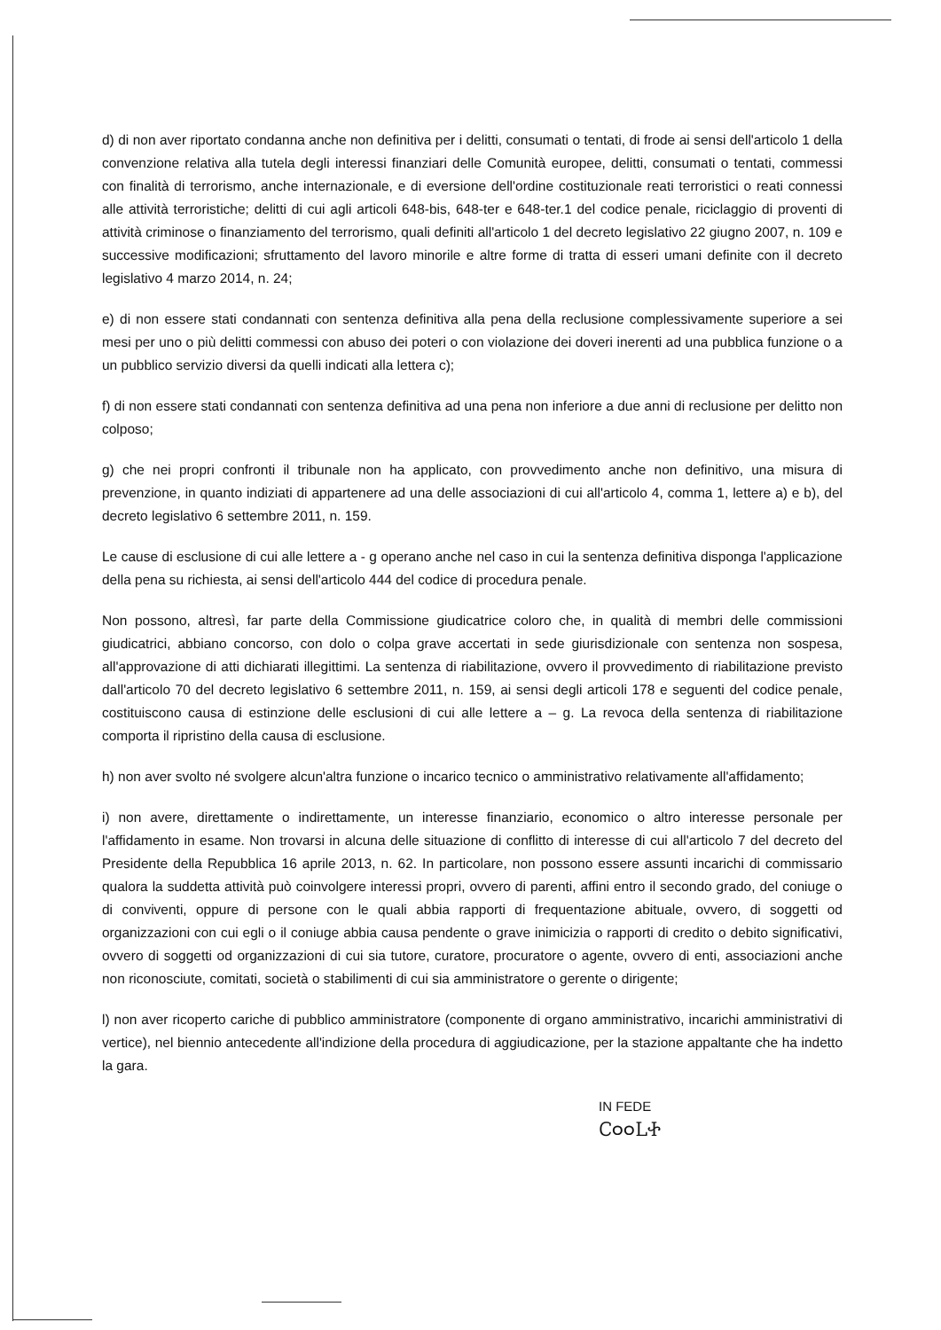d) di non aver riportato condanna anche non definitiva per i delitti, consumati o tentati, di frode ai sensi dell'articolo 1 della convenzione relativa alla tutela degli interessi finanziari delle Comunità europee, delitti, consumati o tentati, commessi con finalità di terrorismo, anche internazionale, e di eversione dell'ordine costituzionale reati terroristici o reati connessi alle attività terroristiche; delitti di cui agli articoli 648-bis, 648-ter e 648-ter.1 del codice penale, riciclaggio di proventi di attività criminose o finanziamento del terrorismo, quali definiti all'articolo 1 del decreto legislativo 22 giugno 2007, n. 109 e successive modificazioni; sfruttamento del lavoro minorile e altre forme di tratta di esseri umani definite con il decreto legislativo 4 marzo 2014, n. 24;
e) di non essere stati condannati con sentenza definitiva alla pena della reclusione complessivamente superiore a sei mesi per uno o più delitti commessi con abuso dei poteri o con violazione dei doveri inerenti ad una pubblica funzione o a un pubblico servizio diversi da quelli indicati alla lettera c);
f) di non essere stati condannati con sentenza definitiva ad una pena non inferiore a due anni di reclusione per delitto non colposo;
g) che nei propri confronti il tribunale non ha applicato, con provvedimento anche non definitivo, una misura di prevenzione, in quanto indiziati di appartenere ad una delle associazioni di cui all'articolo 4, comma 1, lettere a) e b), del decreto legislativo 6 settembre 2011, n. 159.
Le cause di esclusione di cui alle lettere a - g operano anche nel caso in cui la sentenza definitiva disponga l'applicazione della pena su richiesta, ai sensi dell'articolo 444 del codice di procedura penale.
Non possono, altresì, far parte della Commissione giudicatrice coloro che, in qualità di membri delle commissioni giudicatrici, abbiano concorso, con dolo o colpa grave accertati in sede giurisdizionale con sentenza non sospesa, all'approvazione di atti dichiarati illegittimi. La sentenza di riabilitazione, ovvero il provvedimento di riabilitazione previsto dall'articolo 70 del decreto legislativo 6 settembre 2011, n. 159, ai sensi degli articoli 178 e seguenti del codice penale, costituiscono causa di estinzione delle esclusioni di cui alle lettere a – g. La revoca della sentenza di riabilitazione comporta il ripristino della causa di esclusione.
h) non aver svolto né svolgere alcun'altra funzione o incarico tecnico o amministrativo relativamente all'affidamento;
i) non avere, direttamente o indirettamente, un interesse finanziario, economico o altro interesse personale per l'affidamento in esame. Non trovarsi in alcuna delle situazione di conflitto di interesse di cui all'articolo 7 del decreto del Presidente della Repubblica 16 aprile 2013, n. 62. In particolare, non possono essere assunti incarichi di commissario qualora la suddetta attività può coinvolgere interessi propri, ovvero di parenti, affini entro il secondo grado, del coniuge o di conviventi, oppure di persone con le quali abbia rapporti di frequentazione abituale, ovvero, di soggetti od organizzazioni con cui egli o il coniuge abbia causa pendente o grave inimicizia o rapporti di credito o debito significativi, ovvero di soggetti od organizzazioni di cui sia tutore, curatore, procuratore o agente, ovvero di enti, associazioni anche non riconosciute, comitati, società o stabilimenti di cui sia amministratore o gerente o dirigente;
l) non aver ricoperto cariche di pubblico amministratore (componente di organo amministrativo, incarichi amministrativi di vertice), nel biennio antecedente all'indizione della procedura di aggiudicazione, per la stazione appaltante che ha indetto la gara.
IN FEDE
Ꮯ൦൦ᏞᏐ